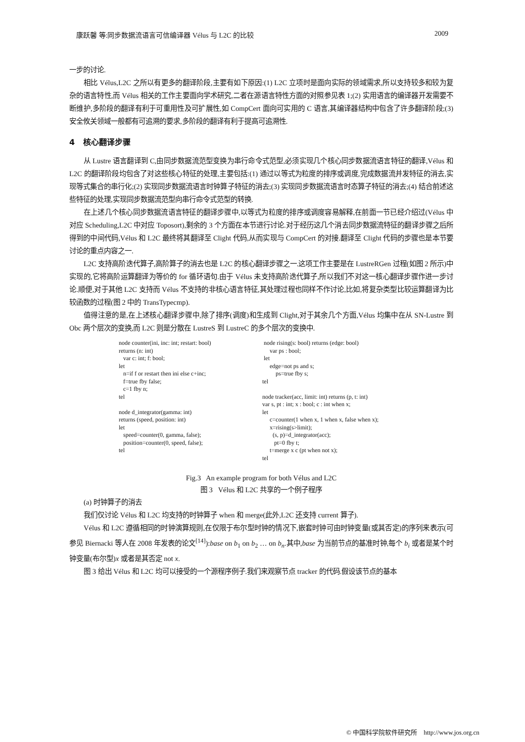康跃馨 等:同步数据流语言可信编译器 Vélus 与 L2C 的比较 2009
一步的讨论.
相比 Vélus,L2C 之所以有更多的翻译阶段,主要有如下原因:(1) L2C 立项时是面向实际的领域需求,所以支持较多和较为复杂的语言特性,而 Vélus 相关的工作主要面向学术研究,二者在源语言特性方面的对照参见表 1;(2) 实用语言的编译器开发需要不断维护,多阶段的翻译有利于可重用性及可扩展性,如 CompCert 面向可实用的 C 语言,其编译器结构中包含了许多翻译阶段;(3) 安全攸关领域一般都有可追溯的要求,多阶段的翻译有利于提高可追溯性.
4 核心翻译步骤
从 Lustre 语言翻译到 C,由同步数据流范型变换为串行命令式范型,必须实现几个核心同步数据流语言特征的翻译,Vélus 和 L2C 的翻译阶段均包含了对这些核心特征的处理,主要包括:(1) 通过以等式为粒度的排序或调度,完成数据流并发特征的消去,实现等式集合的串行化;(2) 实现同步数据流语言时钟算子特征的消去;(3) 实现同步数据流语言时态算子特征的消去;(4) 结合前述这些特征的处理,实现同步数据流范型向串行命令式范型的转换.
在上述几个核心同步数据流语言特征的翻译步骤中,以等式为粒度的排序或调度容易解释,在前面一节已经介绍过(Vélus 中对应 Scheduling,L2C 中对应 Toposort),剩余的 3 个方面在本节进行讨论.对于经历这几个消去同步数据流特征的翻译步骤之后所得到的中间代码,Vélus 和 L2C 最终将其翻译至 Clight 代码,从而实现与 CompCert 的对接.翻译至 Clight 代码的步骤也是本节要讨论的重点内容之一.
L2C 支持高阶迭代算子,高阶算子的消去也是 L2C 的核心翻译步骤之一.这项工作主要是在 LustreRGen 过程(如图 2 所示)中实现的,它将高阶运算翻译为等价的 for 循环语句.由于 Vélus 未支持高阶迭代算子,所以我们不对这一核心翻译步骤作进一步讨论.顺便,对于其他 L2C 支持而 Vélus 不支持的非核心语言特征,其处理过程也同样不作讨论,比如,将复杂类型比较运算翻译为比较函数的过程(图 2 中的 TransTypecmp).
值得注意的是,在上述核心翻译步骤中,除了排序(调度)和生成到 Clight,对于其余几个方面,Vélus 均集中在从 SN-Lustre 到 Obc 两个层次的变换,而 L2C 则是分散在 LustreS 到 LustreC 的多个层次的变换中.
node counter(ini, inc: int; restart: bool)
returns (n: int)
   var c: int; f: bool;
let
   n=if f or restart then ini else c+inc;
   f=true fby false;
   c=1 fby n;
tel

node d_integrator(gamma: int)
returns (speed, position: int)
let
   speed=counter(0, gamma, false);
   position=counter(0, speed, false);
tel
 node rising(s: bool) returns (edge: bool)
     var ps : bool;
 let
     edge=not ps and s;
         ps=true fby s;
tel

node tracker(acc, limit: int) returns (p, t: int)
var s, pt : int; x : bool; c : int when x;
let
     c=counter(1 when x, 1 when x, false when x);
     x=rising(s>limit);
       (s, p)=d_integrator(acc);
        pt=0 fby t;
     t=merge x c (pt when not x);
tel
Fig.3 An example program for both Vélus and L2C
图 3 Vélus 和 L2C 共享的一个例子程序
(a) 时钟算子的消去
我们仅讨论 Vélus 和 L2C 均支持的时钟算子 when 和 merge(此外,L2C 还支持 current 算子).
Vélus 和 L2C 遵循相同的时钟演算规则,在仅限于布尔型时钟的情况下,嵌套时钟可由时钟变量(或其否定)的序列来表示(可参见 Biernacki 等人在 2008 年发表的论文<sup>[14]</sup>):base on b<sub>1</sub> on b<sub>2</sub> … on b<sub>n</sub>.其中,base 为当前节点的基准时钟,每个 b<sub>i</sub> 或者是某个时钟变量(布尔型)x 或者是其否定 not x.
图 3 给出 Vélus 和 L2C 均可以接受的一个源程序例子.我们来观察节点 tracker 的代码.假设该节点的基本
© 中国科学院软件研究所 http://www.jos.org.cn